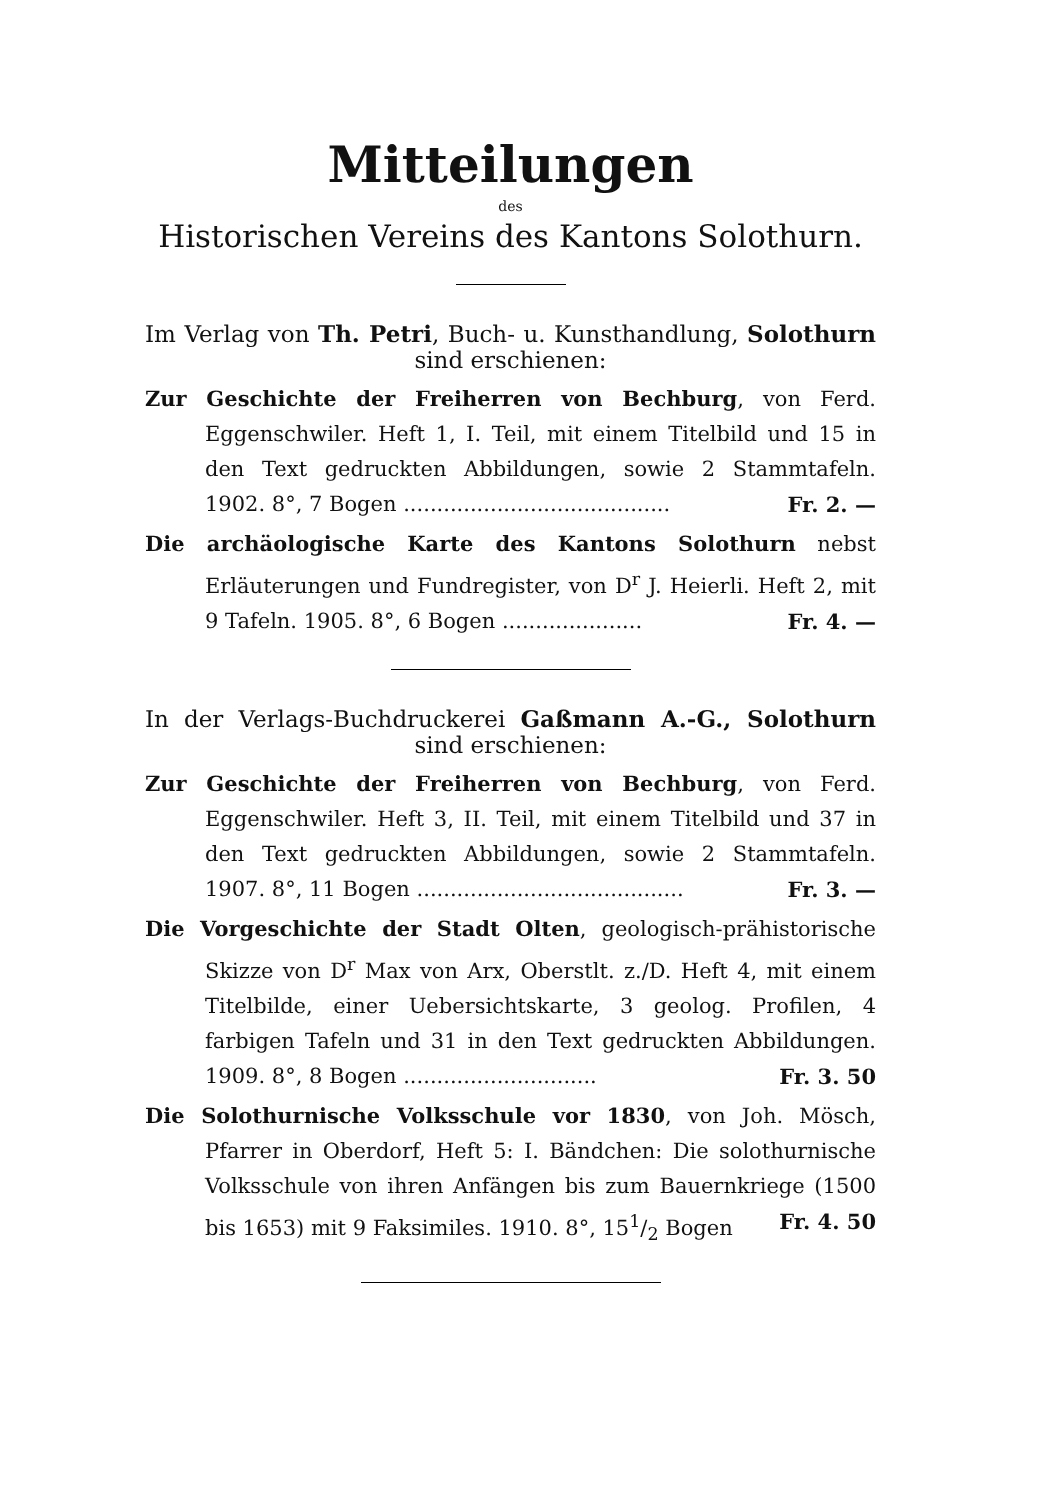Mitteilungen
des
Historischen Vereins des Kantons Solothurn.
Im Verlag von Th. Petri, Buch- u. Kunsthandlung, Solothurn sind erschienen:
Zur Geschichte der Freiherren von Bechburg, von Ferd. Eggenschwiler. Heft 1, I. Teil, mit einem Titelbild und 15 in den Text gedruckten Abbildungen, sowie 2 Stammtafeln. 1902. 8°, 7 Bogen ........................................ Fr. 2. —
Die archäologische Karte des Kantons Solothurn nebst Erläuterungen und Fundregister, von D<sup>r</sup> J. Heierli. Heft 2, mit 9 Tafeln. 1905. 8°, 6 Bogen ..................... Fr. 4. —
In der Verlags-Buchdruckerei Gaßmann A.-G., Solothurn sind erschienen:
Zur Geschichte der Freiherren von Bechburg, von Ferd. Eggenschwiler. Heft 3, II. Teil, mit einem Titelbild und 37 in den Text gedruckten Abbildungen, sowie 2 Stammtafeln. 1907. 8°, 11 Bogen ........................................ Fr. 3. —
Die Vorgeschichte der Stadt Olten, geologisch-prähistorische Skizze von D<sup>r</sup> Max von Arx, Oberstlt. z./D. Heft 4, mit einem Titelbilde, einer Uebersichtskarte, 3 geolog. Profilen, 4 farbigen Tafeln und 31 in den Text gedruckten Abbildungen. 1909. 8°, 8 Bogen ............................. Fr. 3. 50
Die Solothurnische Volksschule vor 1830, von Joh. Mösch, Pfarrer in Oberdorf, Heft 5: I. Bändchen: Die solothurnische Volksschule von ihren Anfängen bis zum Bauernkriege (1500 bis 1653) mit 9 Faksimiles. 1910. 8°, 151/2 Bogen Fr. 4. 50